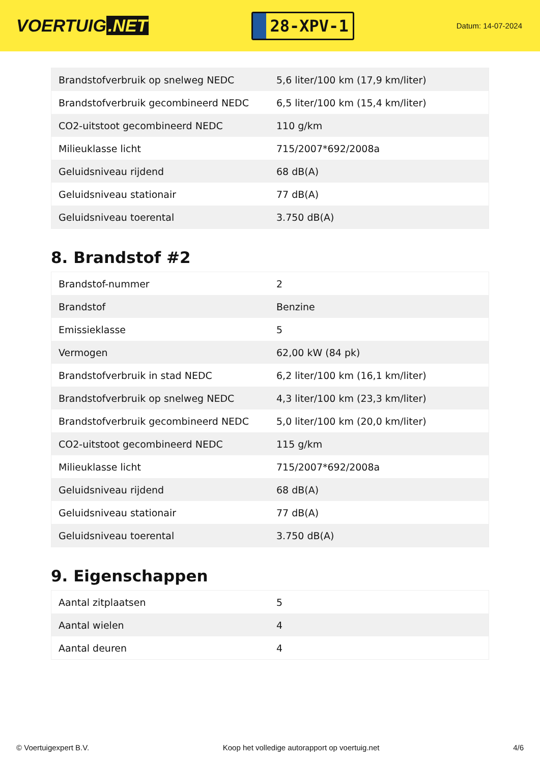VOERTUIG.NET
28-XPV-1
Datum: 14-07-2024
| Brandstofverbruik op snelweg NEDC | 5,6 liter/100 km (17,9 km/liter) |
| Brandstofverbruik gecombineerd NEDC | 6,5 liter/100 km (15,4 km/liter) |
| CO2-uitstoot gecombineerd NEDC | 110 g/km |
| Milieuklasse licht | 715/2007*692/2008a |
| Geluidsniveau rijdend | 68 dB(A) |
| Geluidsniveau stationair | 77 dB(A) |
| Geluidsniveau toerental | 3.750 dB(A) |
8. Brandstof #2
| Brandstof-nummer | 2 |
| Brandstof | Benzine |
| Emissieklasse | 5 |
| Vermogen | 62,00 kW (84 pk) |
| Brandstofverbruik in stad NEDC | 6,2 liter/100 km (16,1 km/liter) |
| Brandstofverbruik op snelweg NEDC | 4,3 liter/100 km (23,3 km/liter) |
| Brandstofverbruik gecombineerd NEDC | 5,0 liter/100 km (20,0 km/liter) |
| CO2-uitstoot gecombineerd NEDC | 115 g/km |
| Milieuklasse licht | 715/2007*692/2008a |
| Geluidsniveau rijdend | 68 dB(A) |
| Geluidsniveau stationair | 77 dB(A) |
| Geluidsniveau toerental | 3.750 dB(A) |
9. Eigenschappen
| Aantal zitplaatsen | 5 |
| Aantal wielen | 4 |
| Aantal deuren | 4 |
© Voertuigexpert B.V. Koop het volledige autorapport op voertuig.net 4/6